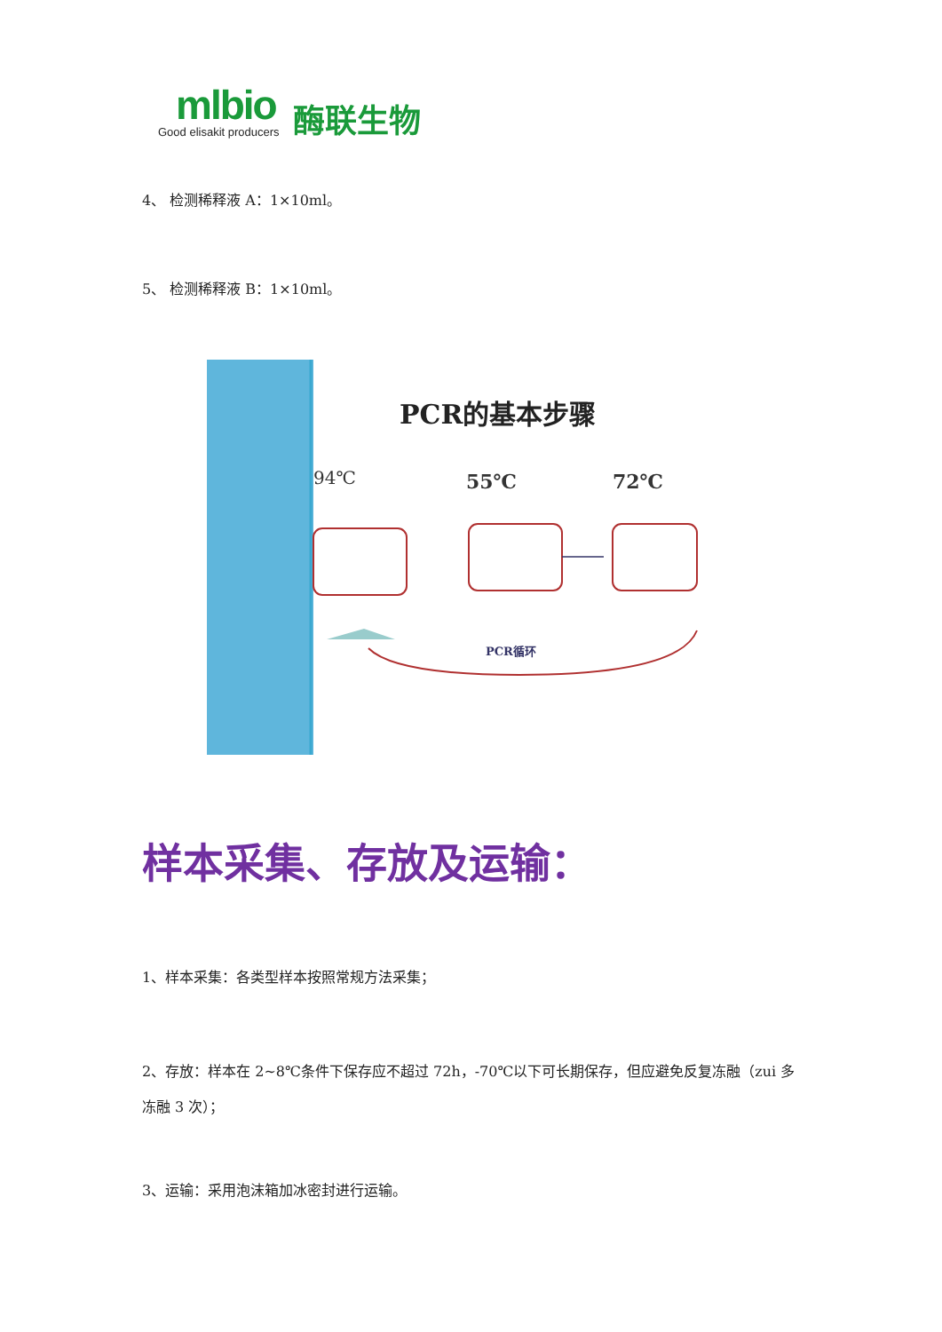mlbio
Good elisakit producers
酶联生物
4、 检测稀释液 A：1×10ml。
5、 检测稀释液 B：1×10ml。
PCR的基本步骤
94℃
55℃
72℃
PCR循环
样本采集、存放及运输：
1、样本采集：各类型样本按照常规方法采集；
2、存放：样本在 2~8℃条件下保存应不超过 72h，-70℃以下可长期保存，但应避免反复冻融（zui 多冻融 3 次）；
3、运输：采用泡沫箱加冰密封进行运输。